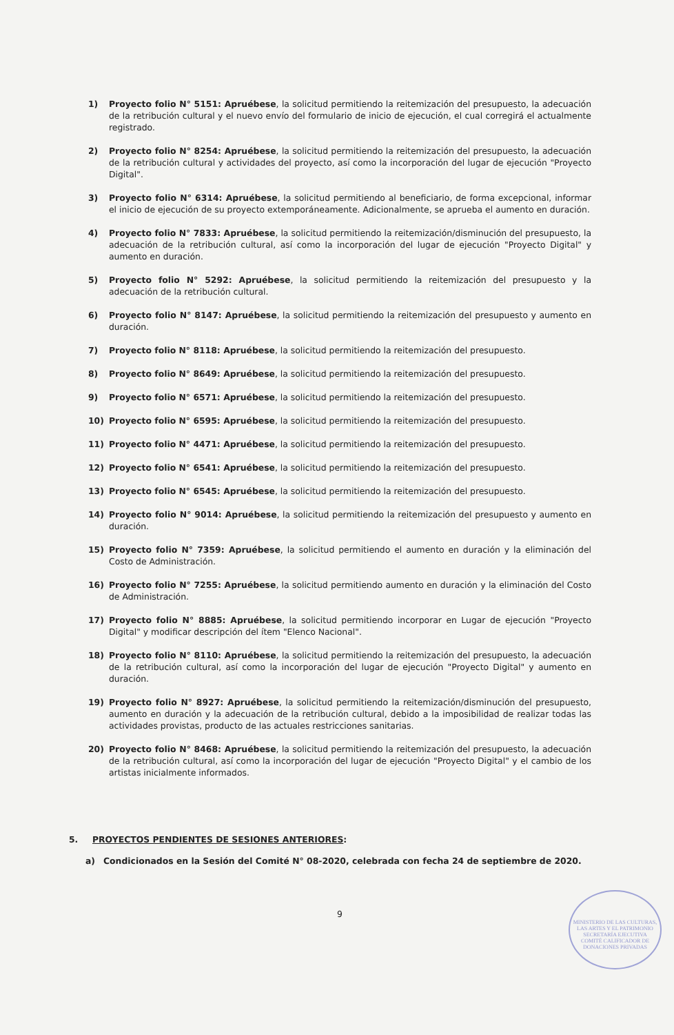1) Proyecto folio N° 5151: Apruébese, la solicitud permitiendo la reitemización del presupuesto, la adecuación de la retribución cultural y el nuevo envío del formulario de inicio de ejecución, el cual corregirá el actualmente registrado.
2) Proyecto folio N° 8254: Apruébese, la solicitud permitiendo la reitemización del presupuesto, la adecuación de la retribución cultural y actividades del proyecto, así como la incorporación del lugar de ejecución "Proyecto Digital".
3) Proyecto folio N° 6314: Apruébese, la solicitud permitiendo al beneficiario, de forma excepcional, informar el inicio de ejecución de su proyecto extemporáneamente. Adicionalmente, se aprueba el aumento en duración.
4) Proyecto folio N° 7833: Apruébese, la solicitud permitiendo la reitemización/disminución del presupuesto, la adecuación de la retribución cultural, así como la incorporación del lugar de ejecución "Proyecto Digital" y aumento en duración.
5) Proyecto folio N° 5292: Apruébese, la solicitud permitiendo la reitemización del presupuesto y la adecuación de la retribución cultural.
6) Proyecto folio N° 8147: Apruébese, la solicitud permitiendo la reitemización del presupuesto y aumento en duración.
7) Proyecto folio N° 8118: Apruébese, la solicitud permitiendo la reitemización del presupuesto.
8) Proyecto folio N° 8649: Apruébese, la solicitud permitiendo la reitemización del presupuesto.
9) Proyecto folio N° 6571: Apruébese, la solicitud permitiendo la reitemización del presupuesto.
10) Proyecto folio N° 6595: Apruébese, la solicitud permitiendo la reitemización del presupuesto.
11) Proyecto folio N° 4471: Apruébese, la solicitud permitiendo la reitemización del presupuesto.
12) Proyecto folio N° 6541: Apruébese, la solicitud permitiendo la reitemización del presupuesto.
13) Proyecto folio N° 6545: Apruébese, la solicitud permitiendo la reitemización del presupuesto.
14) Proyecto folio N° 9014: Apruébese, la solicitud permitiendo la reitemización del presupuesto y aumento en duración.
15) Proyecto folio N° 7359: Apruébese, la solicitud permitiendo el aumento en duración y la eliminación del Costo de Administración.
16) Proyecto folio N° 7255: Apruébese, la solicitud permitiendo aumento en duración y la eliminación del Costo de Administración.
17) Proyecto folio N° 8885: Apruébese, la solicitud permitiendo incorporar en Lugar de ejecución "Proyecto Digital" y modificar descripción del ítem "Elenco Nacional".
18) Proyecto folio N° 8110: Apruébese, la solicitud permitiendo la reitemización del presupuesto, la adecuación de la retribución cultural, así como la incorporación del lugar de ejecución "Proyecto Digital" y aumento en duración.
19) Proyecto folio N° 8927: Apruébese, la solicitud permitiendo la reitemización/disminución del presupuesto, aumento en duración y la adecuación de la retribución cultural, debido a la imposibilidad de realizar todas las actividades provistas, producto de las actuales restricciones sanitarias.
20) Proyecto folio N° 8468: Apruébese, la solicitud permitiendo la reitemización del presupuesto, la adecuación de la retribución cultural, así como la incorporación del lugar de ejecución "Proyecto Digital" y el cambio de los artistas inicialmente informados.
5. PROYECTOS PENDIENTES DE SESIONES ANTERIORES:
a) Condicionados en la Sesión del Comité N° 08-2020, celebrada con fecha 24 de septiembre de 2020.
9
MINISTERIO DE LAS CULTURAS, LAS ARTES Y EL PATRIMONIO
SECRETARÍA EJECUTIVA
COMITÉ CALIFICADOR DE DONACIONES PRIVADAS